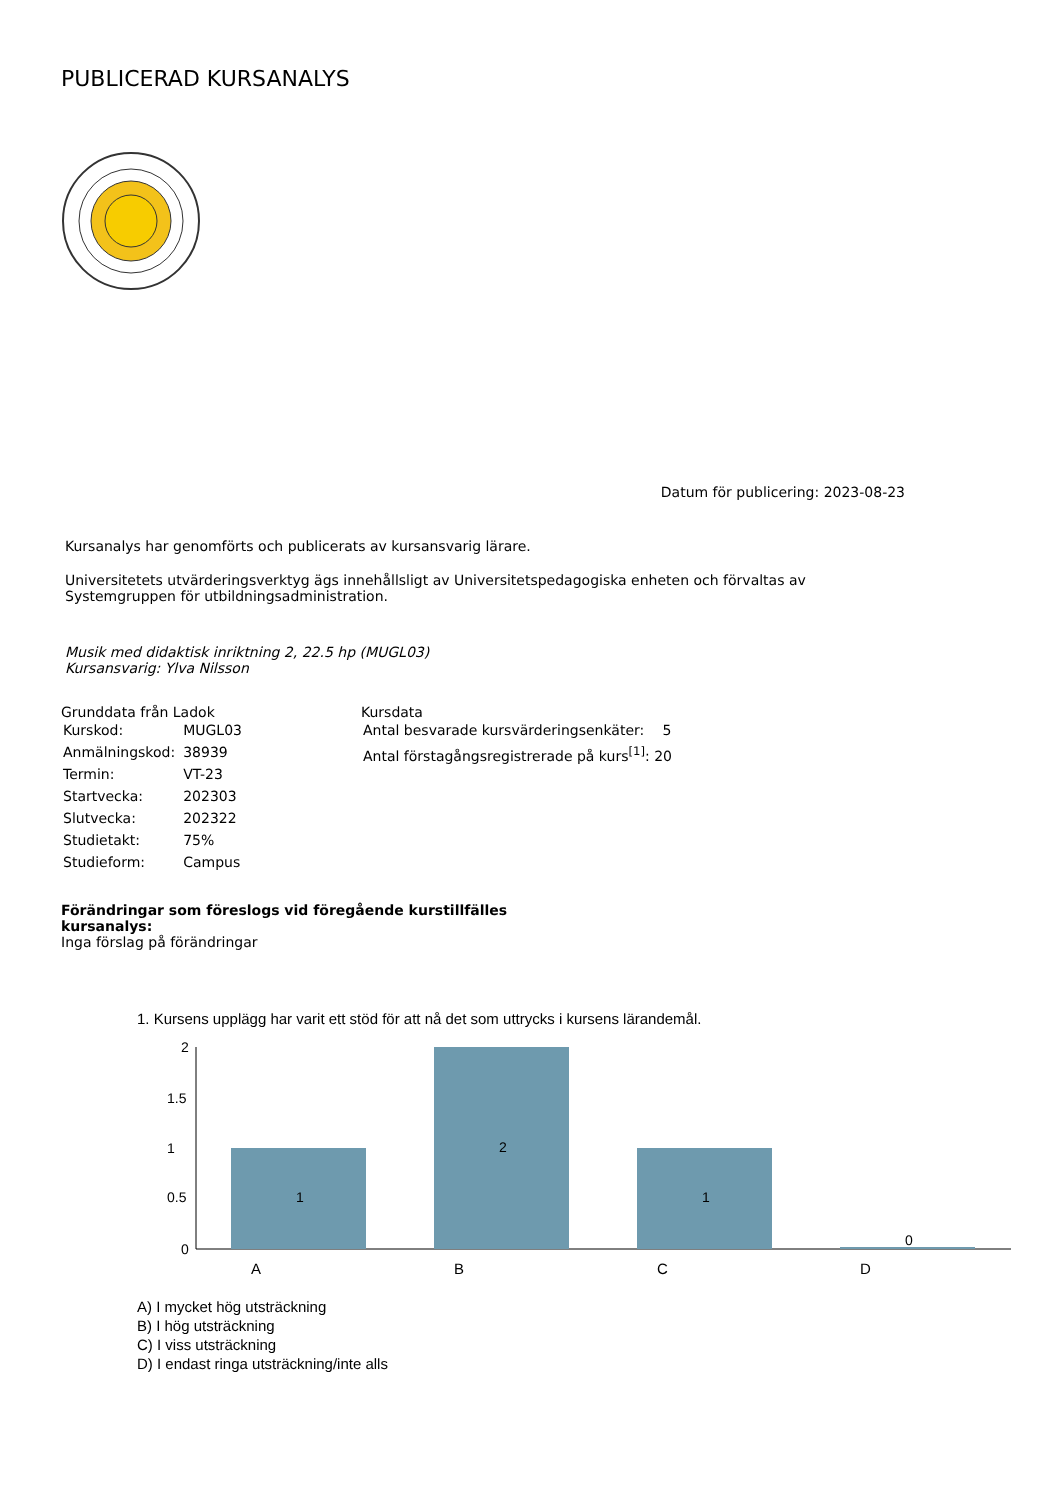PUBLICERAD KURSANALYS
Datum för publicering: 2023-08-23
Kursanalys har genomförts och publicerats av kursansvarig lärare.
Universitetets utvärderingsverktyg ägs innehållsligt av Universitetspedagogiska enheten och förvaltas av
Systemgruppen för utbildningsadministration.
Musik med didaktisk inriktning 2, 22.5 hp (MUGL03)
Kursansvarig: Ylva Nilsson
Grunddata från Ladok
| Kurskod: | MUGL03 |
| Anmälningskod: | 38939 |
| Termin: | VT-23 |
| Startvecka: | 202303 |
| Slutvecka: | 202322 |
| Studietakt: | 75% |
| Studieform: | Campus |
Kursdata
| Antal besvarade kursvärderingsenkäter: | 5 |
| Antal förstagångsregistrerade på kurs<sup>[1]</sup>: 20 | |
Förändringar som föreslogs vid föregående kurstillfälles
kursanalys:
Inga förslag på förändringar
1. Kursens upplägg har varit ett stöd för att nå det som uttrycks i kursens lärandemål.
2
1
1.5
0.5
0
1
2
1
0
A B C D
A) I mycket hög utsträckning
B) I hög utsträckning
C) I viss utsträckning
D) I endast ringa utsträckning/inte alls